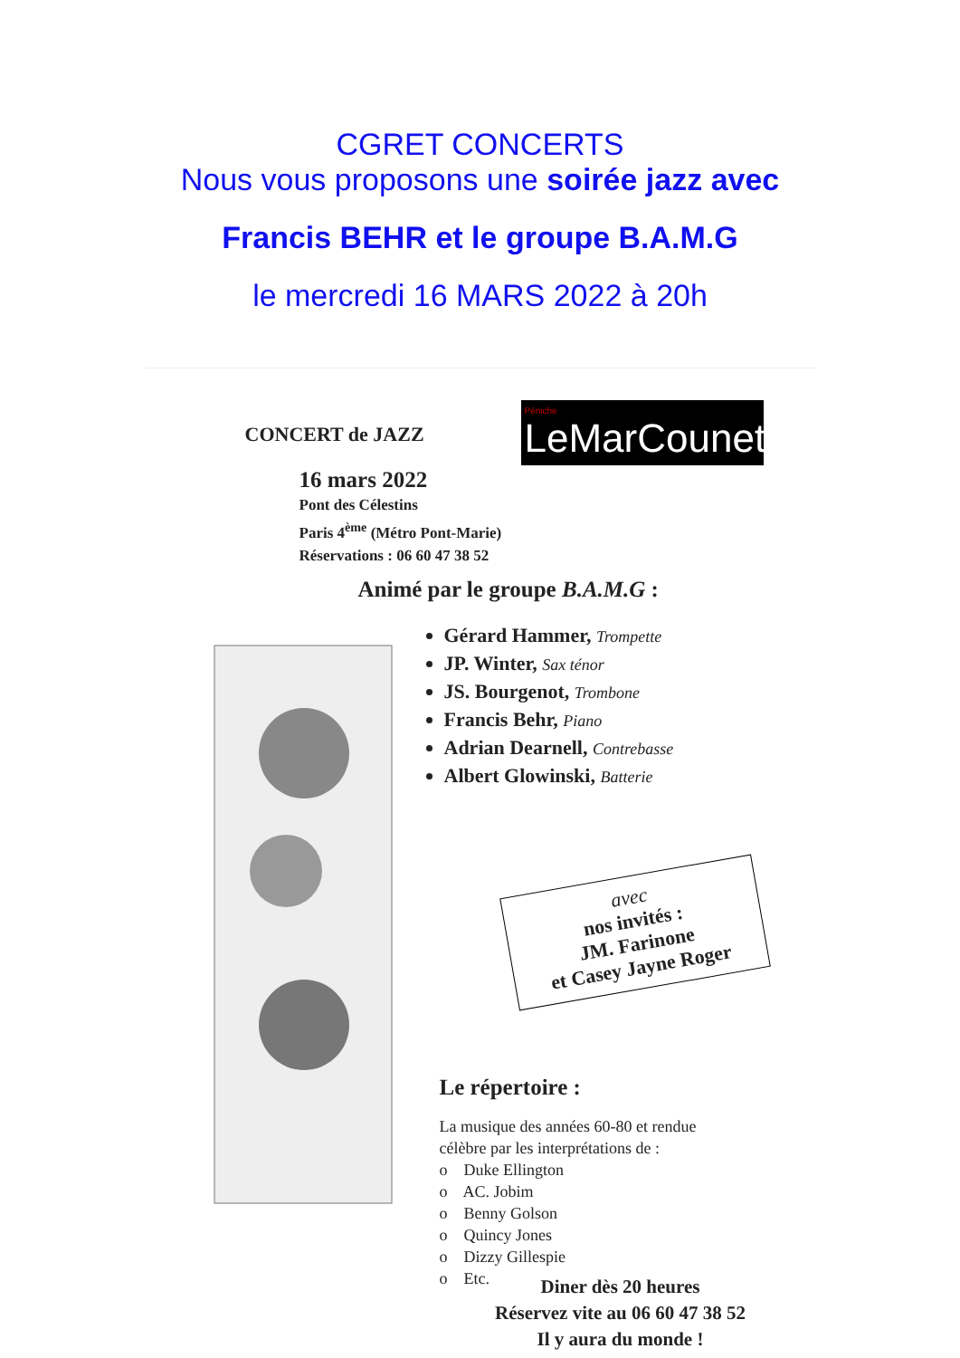CGRET CONCERTS
Nous vous proposons une soirée jazz avec
Francis BEHR et le groupe B.A.M.G
le mercredi 16 MARS 2022 à 20h
CONCERT de JAZZ
Péniche
LeMarCounet
16 mars 2022
Pont des Célestins
Paris 4<sup>ème</sup> (Métro Pont-Marie)
Réservations : 06 60 47 38 52
Animé par le groupe B.A.M.G :
Gérard Hammer, Trompette
JP. Winter, Sax ténor
JS. Bourgenot, Trombone
Francis Behr, Piano
Adrian Dearnell, Contrebasse
Albert Glowinski, Batterie
avec
nos invités :
JM. Farinone
et Casey Jayne Roger
Le répertoire :
La musique des années 60-80 et rendue
célèbre par les interprétations de :
o Duke Ellington
o AC. Jobim
o Benny Golson
o Quincy Jones
o Dizzy Gillespie
o Etc.
Diner dès 20 heures
Réservez vite au 06 60 47 38 52
Il y aura du monde !